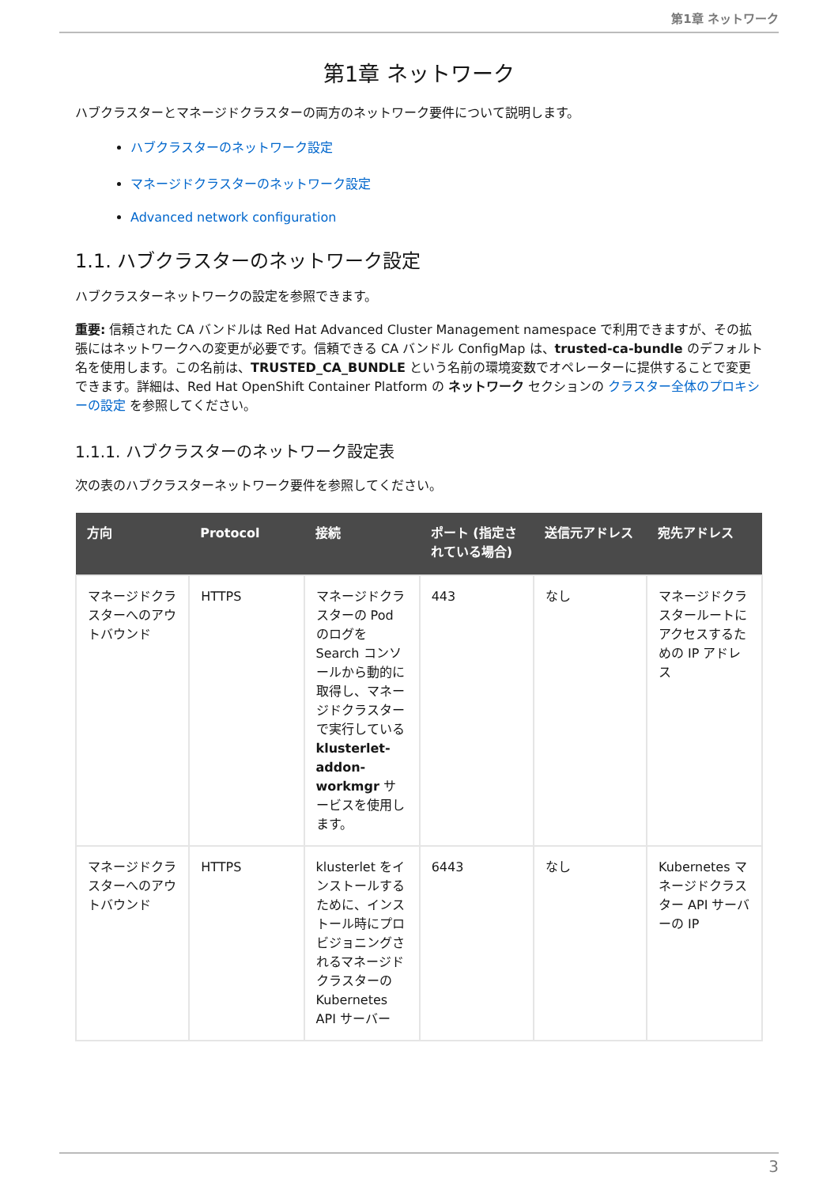第1章 ネットワーク
第1章 ネットワーク
ハブクラスターとマネージドクラスターの両方のネットワーク要件について説明します。
ハブクラスターのネットワーク設定
マネージドクラスターのネットワーク設定
Advanced network configuration
1.1. ハブクラスターのネットワーク設定
ハブクラスターネットワークの設定を参照できます。
重要: 信頼された CA バンドルは Red Hat Advanced Cluster Management namespace で利用できますが、その拡張にはネットワークへの変更が必要です。信頼できる CA バンドル ConfigMap は、trusted-ca-bundle のデフォルト名を使用します。この名前は、TRUSTED_CA_BUNDLE という名前の環境変数でオペレーターに提供することで変更できます。詳細は、Red Hat OpenShift Container Platform の ネットワーク セクションの クラスター全体のプロキシーの設定 を参照してください。
1.1.1. ハブクラスターのネットワーク設定表
次の表のハブクラスターネットワーク要件を参照してください。
| 方向 | Protocol | 接続 | ポート (指定されている場合) | 送信元アドレス | 宛先アドレス |
| --- | --- | --- | --- | --- | --- |
| マネージドクラスターへのアウトバウンド | HTTPS | マネージドクラスターの Pod のログを Search コンソールから動的に取得し、マネージドクラスターで実行している klusterlet-addon-workmgr サービスを使用します。 | 443 | なし | マネージドクラスタールートにアクセスするための IP アドレス |
| マネージドクラスターへのアウトバウンド | HTTPS | klusterlet をインストールするために、インストール時にプロビジョニングされるマネージドクラスターの Kubernetes API サーバー | 6443 | なし | Kubernetes マネージドクラスター API サーバーの IP |
3